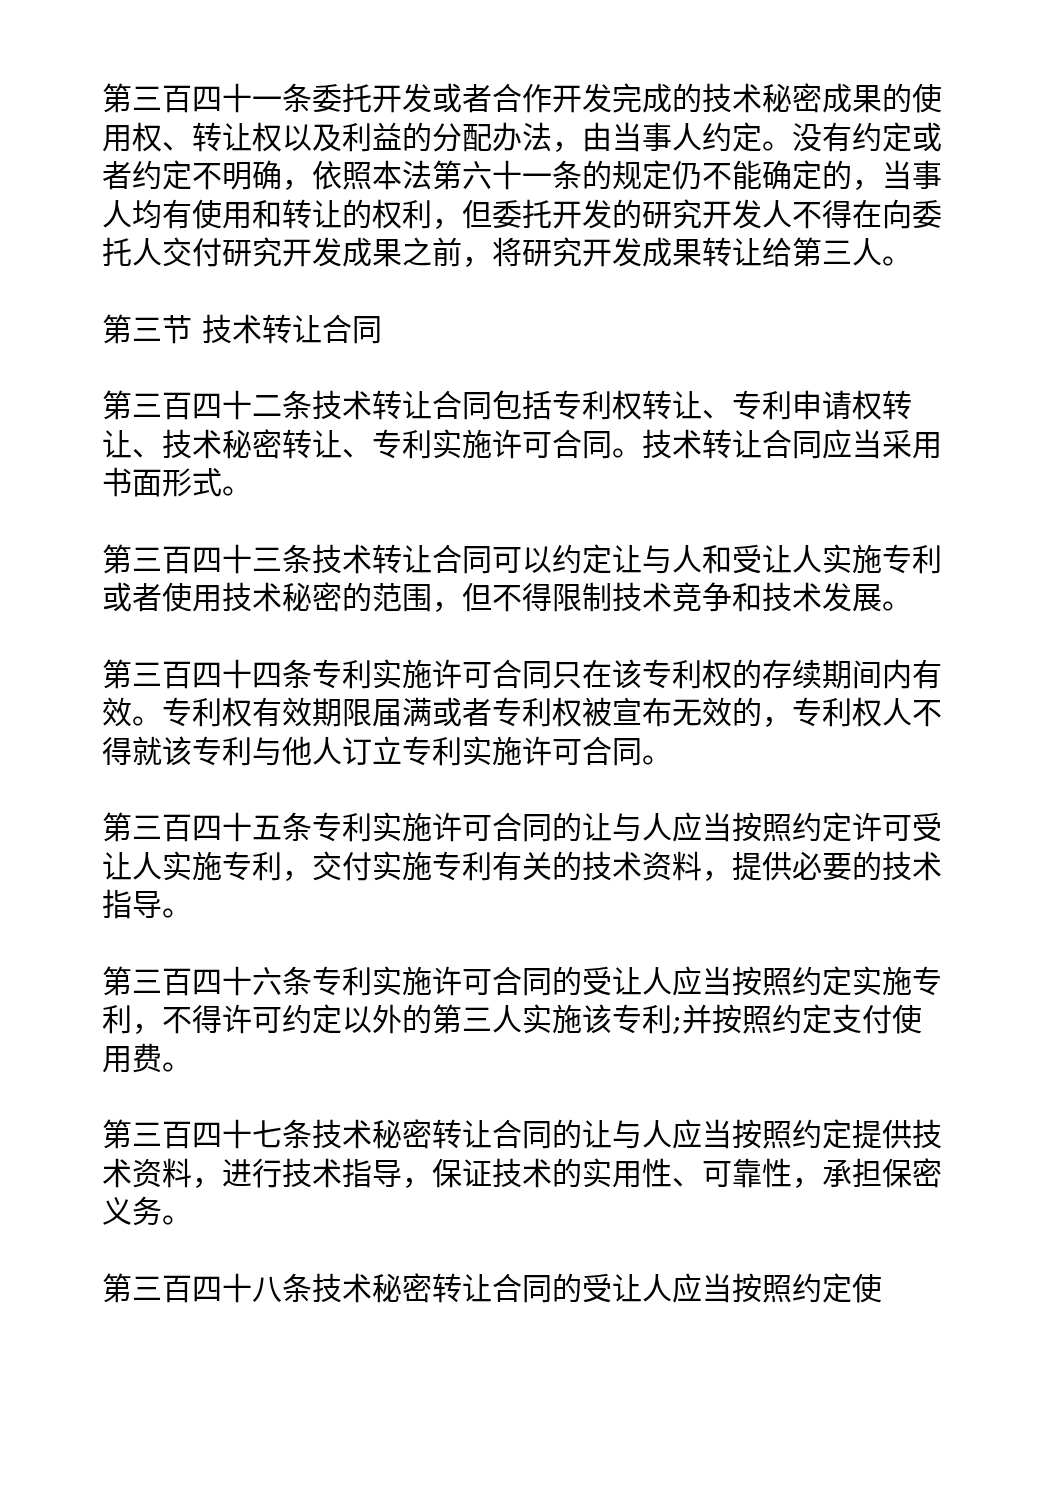第三百四十一条委托开发或者合作开发完成的技术秘密成果的使用权、转让权以及利益的分配办法，由当事人约定。没有约定或者约定不明确，依照本法第六十一条的规定仍不能确定的，当事人均有使用和转让的权利，但委托开发的研究开发人不得在向委托人交付研究开发成果之前，将研究开发成果转让给第三人。
第三节 技术转让合同
第三百四十二条技术转让合同包括专利权转让、专利申请权转让、技术秘密转让、专利实施许可合同。技术转让合同应当采用书面形式。
第三百四十三条技术转让合同可以约定让与人和受让人实施专利或者使用技术秘密的范围，但不得限制技术竞争和技术发展。
第三百四十四条专利实施许可合同只在该专利权的存续期间内有效。专利权有效期限届满或者专利权被宣布无效的，专利权人不得就该专利与他人订立专利实施许可合同。
第三百四十五条专利实施许可合同的让与人应当按照约定许可受让人实施专利，交付实施专利有关的技术资料，提供必要的技术指导。
第三百四十六条专利实施许可合同的受让人应当按照约定实施专利，不得许可约定以外的第三人实施该专利;并按照约定支付使用费。
第三百四十七条技术秘密转让合同的让与人应当按照约定提供技术资料，进行技术指导，保证技术的实用性、可靠性，承担保密义务。
第三百四十八条技术秘密转让合同的受让人应当按照约定使